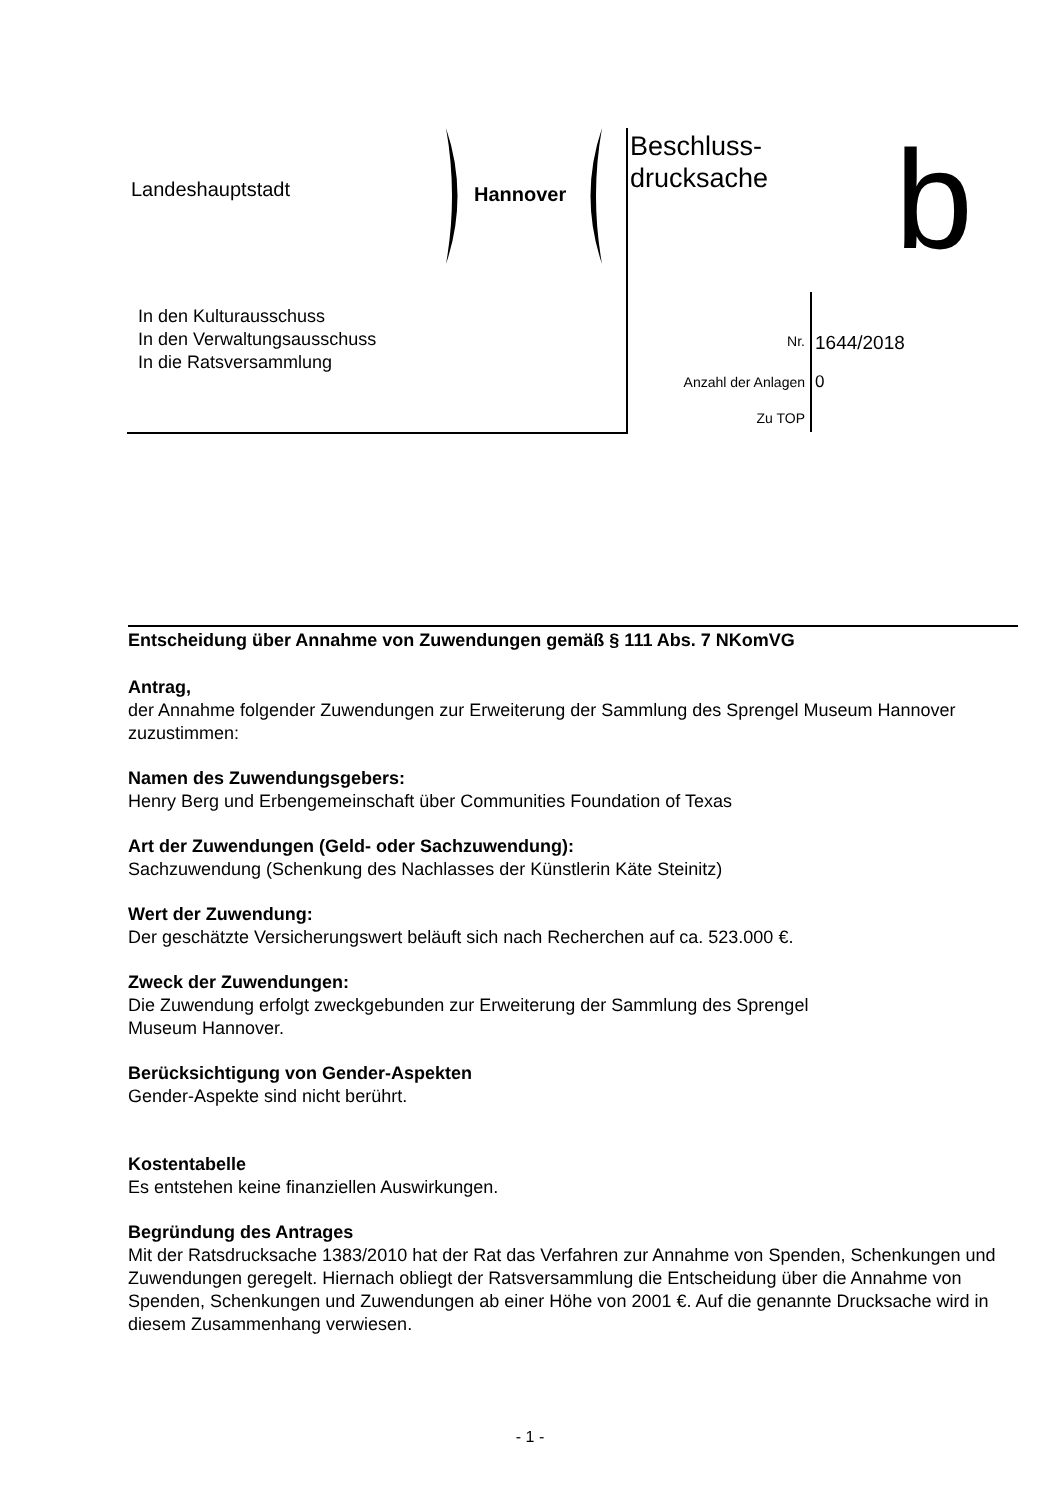Landeshauptstadt Hannover
Beschluss-
drucksache
b
In den Kulturausschuss
In den Verwaltungsausschuss
In die Ratsversammlung
Nr. 1644/2018
Anzahl der Anlagen 0
Zu TOP
Entscheidung über Annahme von Zuwendungen gemäß § 111 Abs. 7 NKomVG
Antrag,
der Annahme folgender Zuwendungen zur Erweiterung der Sammlung des Sprengel Museum Hannover zuzustimmen:
Namen des Zuwendungsgebers:
Henry Berg und Erbengemeinschaft über Communities Foundation of Texas
Art der Zuwendungen (Geld- oder Sachzuwendung):
Sachzuwendung (Schenkung des Nachlasses der Künstlerin Käte Steinitz)
Wert der Zuwendung:
Der geschätzte Versicherungswert beläuft sich nach Recherchen auf ca. 523.000 €.
Zweck der Zuwendungen:
Die Zuwendung erfolgt zweckgebunden zur Erweiterung der Sammlung des Sprengel
Museum Hannover.
Berücksichtigung von Gender-Aspekten
Gender-Aspekte sind nicht berührt.
Kostentabelle
Es entstehen keine finanziellen Auswirkungen.
Begründung des Antrages
Mit der Ratsdrucksache 1383/2010 hat der Rat das Verfahren zur Annahme von Spenden, Schenkungen und Zuwendungen geregelt. Hiernach obliegt der Ratsversammlung die Entscheidung über die Annahme von Spenden, Schenkungen und Zuwendungen ab einer Höhe von 2001 €. Auf die genannte Drucksache wird in diesem Zusammenhang verwiesen.
- 1 -